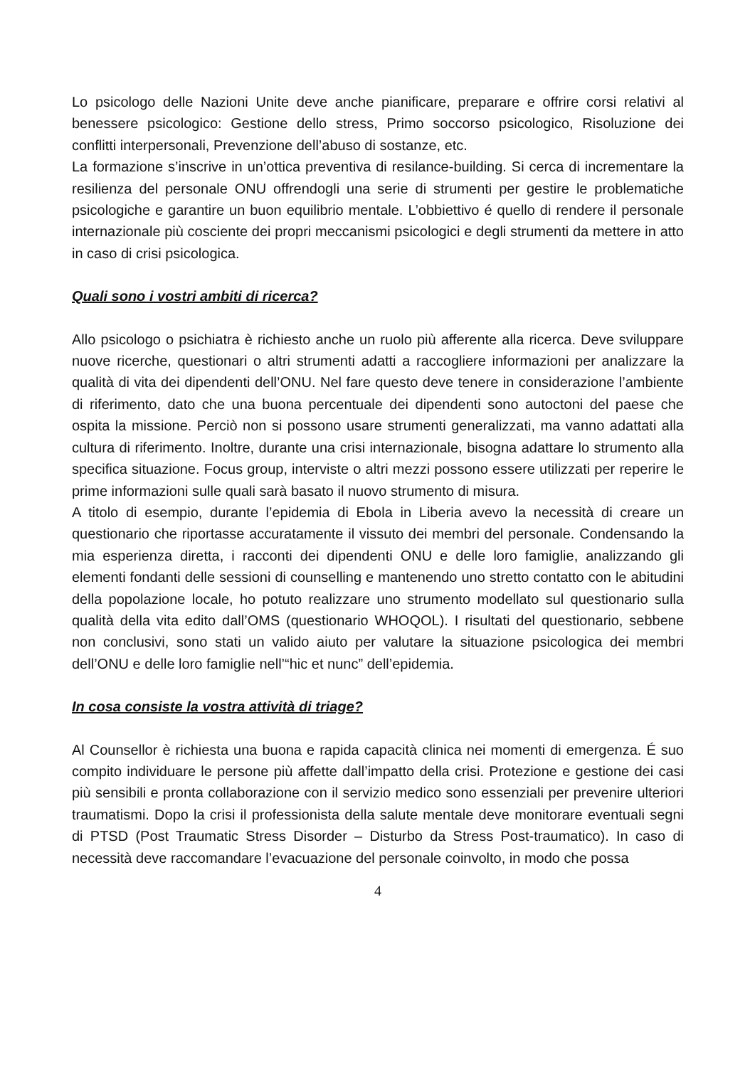Lo psicologo delle Nazioni Unite deve anche pianificare, preparare e offrire corsi relativi al benessere psicologico: Gestione dello stress, Primo soccorso psicologico, Risoluzione dei conflitti interpersonali, Prevenzione dell’abuso di sostanze, etc.
La formazione s’inscrive in un’ottica preventiva di resilance-building. Si cerca di incrementare la resilienza del personale ONU offrendogli una serie di strumenti per gestire le problematiche psicologiche e garantire un buon equilibrio mentale. L’obbiettivo é quello di rendere il personale internazionale più cosciente dei propri meccanismi psicologici e degli strumenti da mettere in atto in caso di crisi psicologica.
Quali sono i vostri ambiti di ricerca?
Allo psicologo o psichiatra è richiesto anche un ruolo più afferente alla ricerca. Deve sviluppare nuove ricerche, questionari o altri strumenti adatti a raccogliere informazioni per analizzare la qualità di vita dei dipendenti dell’ONU. Nel fare questo deve tenere in considerazione l’ambiente di riferimento, dato che una buona percentuale dei dipendenti sono autoctoni del paese che ospita la missione. Perciò non si possono usare strumenti generalizzati, ma vanno adattati alla cultura di riferimento. Inoltre, durante una crisi internazionale, bisogna adattare lo strumento alla specifica situazione. Focus group, interviste o altri mezzi possono essere utilizzati per reperire le prime informazioni sulle quali sarà basato il nuovo strumento di misura.
A titolo di esempio, durante l’epidemia di Ebola in Liberia avevo la necessità di creare un questionario che riportasse accuratamente il vissuto dei membri del personale. Condensando la mia esperienza diretta, i racconti dei dipendenti ONU e delle loro famiglie, analizzando gli elementi fondanti delle sessioni di counselling e mantenendo uno stretto contatto con le abitudini della popolazione locale, ho potuto realizzare uno strumento modellato sul questionario sulla qualità della vita edito dall’OMS (questionario WHOQOL). I risultati del questionario, sebbene non conclusivi, sono stati un valido aiuto per valutare la situazione psicologica dei membri dell’ONU e delle loro famiglie nell’“hic et nunc” dell’epidemia.
In cosa consiste la vostra attività di triage?
Al Counsellor è richiesta una buona e rapida capacità clinica nei momenti di emergenza. É suo compito individuare le persone più affette dall’impatto della crisi. Protezione e gestione dei casi più sensibili e pronta collaborazione con il servizio medico sono essenziali per prevenire ulteriori traumatismi. Dopo la crisi il professionista della salute mentale deve monitorare eventuali segni di PTSD (Post Traumatic Stress Disorder – Disturbo da Stress Post-traumatico). In caso di necessità deve raccomandare l’evacuazione del personale coinvolto, in modo che possa
4